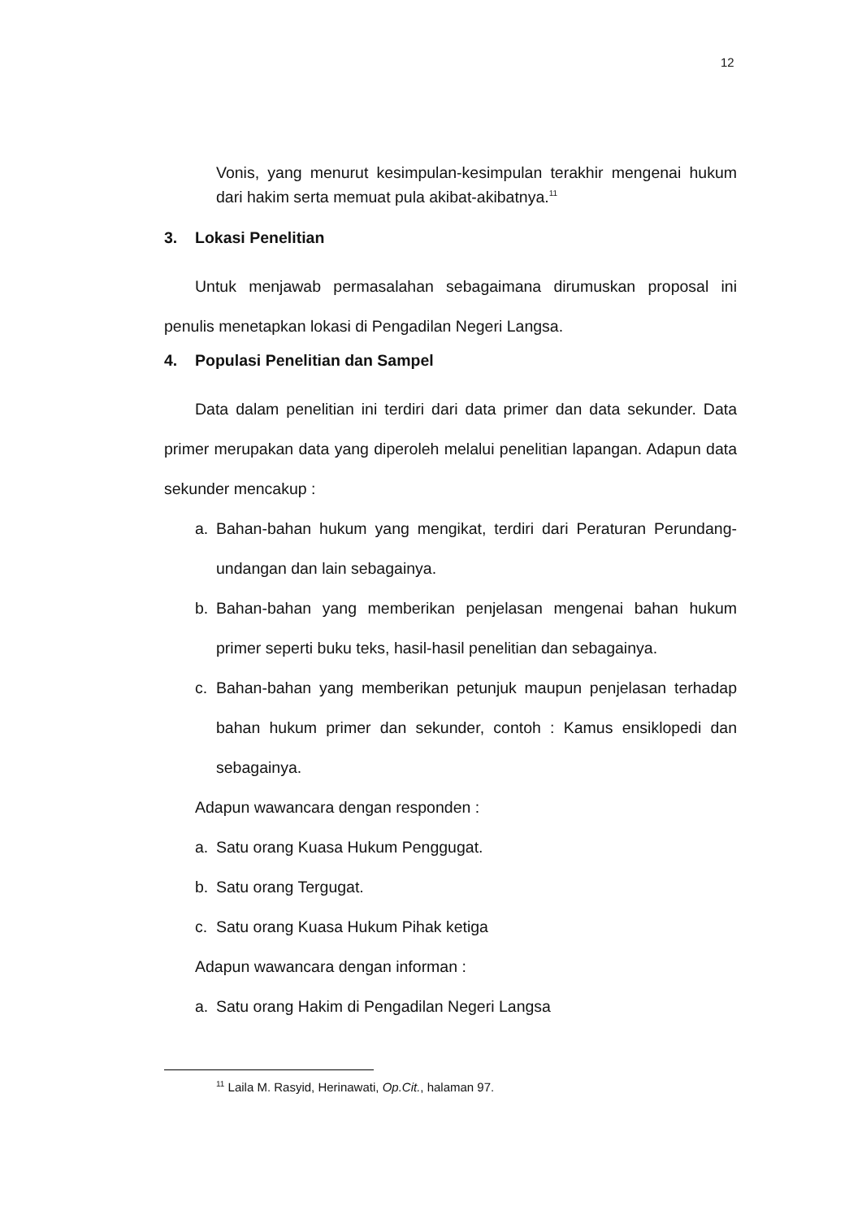12
Vonis, yang menurut kesimpulan-kesimpulan terakhir mengenai hukum dari hakim serta memuat pula akibat-akibatnya.<sup>11</sup>
3. Lokasi Penelitian
Untuk menjawab permasalahan sebagaimana dirumuskan proposal ini penulis menetapkan lokasi di Pengadilan Negeri Langsa.
4. Populasi Penelitian dan Sampel
Data dalam penelitian ini terdiri dari data primer dan data sekunder. Data primer merupakan data yang diperoleh melalui penelitian lapangan. Adapun data sekunder mencakup :
a. Bahan-bahan hukum yang mengikat, terdiri dari Peraturan Perundang-undangan dan lain sebagainya.
b. Bahan-bahan yang memberikan penjelasan mengenai bahan hukum primer seperti buku teks, hasil-hasil penelitian dan sebagainya.
c. Bahan-bahan yang memberikan petunjuk maupun penjelasan terhadap bahan hukum primer dan sekunder, contoh : Kamus ensiklopedi dan sebagainya.
Adapun wawancara dengan responden :
a. Satu orang Kuasa Hukum Penggugat.
b. Satu orang Tergugat.
c. Satu orang Kuasa Hukum Pihak ketiga
Adapun wawancara dengan informan :
a. Satu orang Hakim di Pengadilan Negeri Langsa
<sup>11</sup> Laila M. Rasyid, Herinawati, Op.Cit., halaman 97.